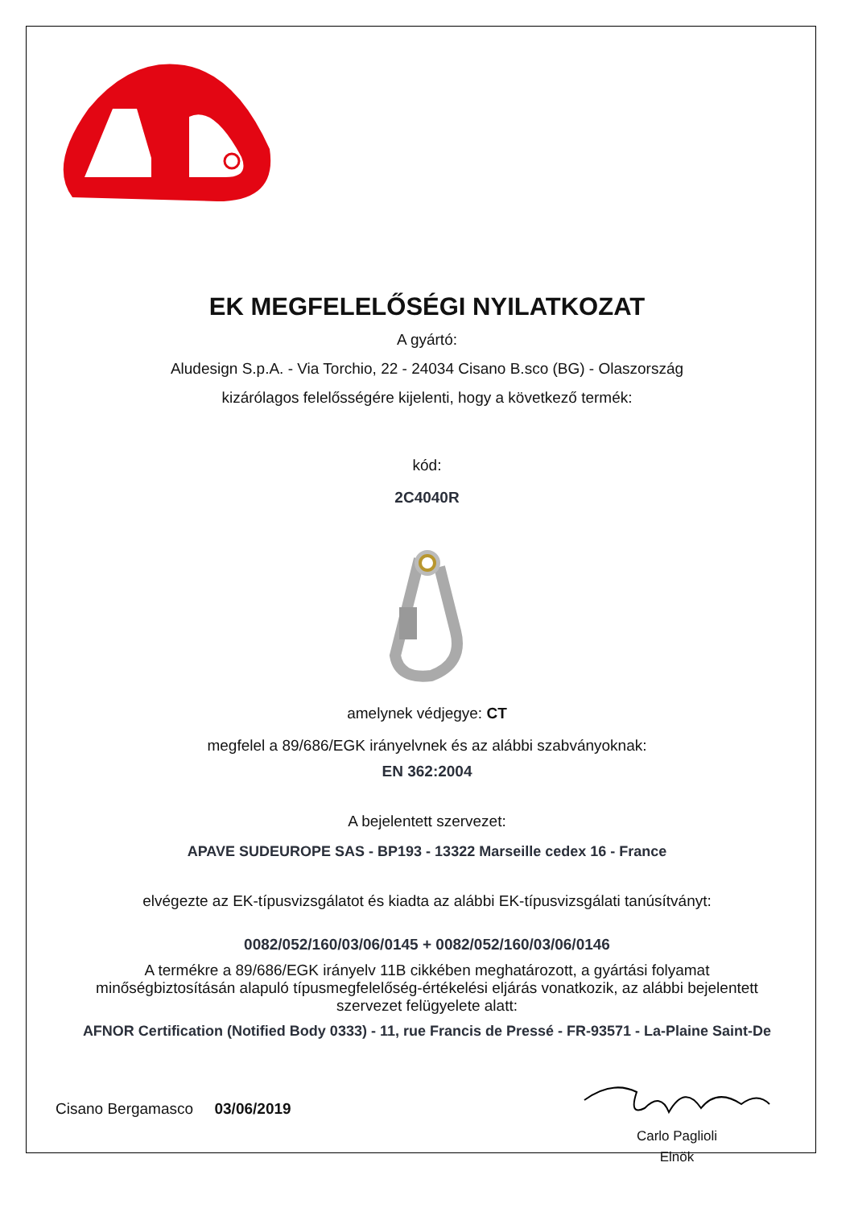EK MEGFELELŐSÉGI NYILATKOZAT
A gyártó:
Aludesign S.p.A. - Via Torchio, 22 - 24034 Cisano B.sco (BG) - Olaszország
kizárólagos felelősségére kijelenti, hogy a következő termék:
kód:
2C4040R
amelynek védjegye: CT
megfelel a 89/686/EGK irányelvnek és az alábbi szabványoknak:
EN 362:2004
A bejelentett szervezet:
APAVE SUDEUROPE SAS - BP193 - 13322 Marseille cedex 16 - France
elvégezte az EK-típusvizsgálatot és kiadta az alábbi EK-típusvizsgálati tanúsítványt:
0082/052/160/03/06/0145 + 0082/052/160/03/06/0146
A termékre a 89/686/EGK irányelv 11B cikkében meghatározott, a gyártási folyamat minőségbiztosításán alapuló típusmegfelelőség-értékelési eljárás vonatkozik, az alábbi bejelentett szervezet felügyelete alatt:
AFNOR Certification (Notified Body 0333) - 11, rue Francis de Pressé - FR-93571 - La-Plaine Saint-De
Cisano Bergamasco 03/06/2019
Carlo Paglioli
Elnök